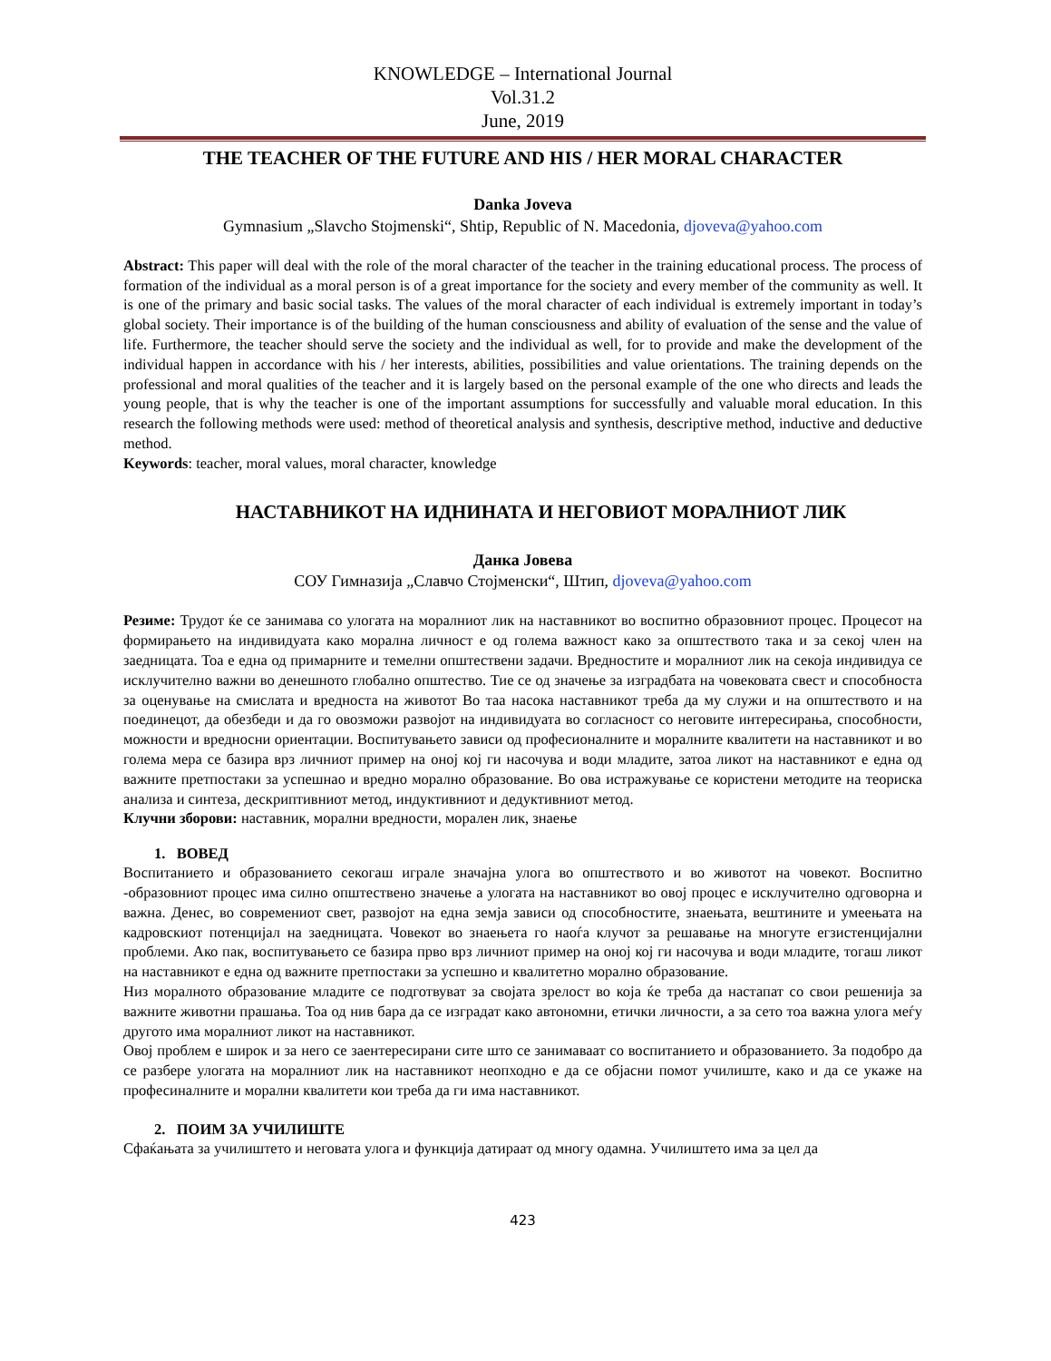KNOWLEDGE – International Journal
Vol.31.2
June, 2019
THE TEACHER OF THE FUTURE AND HIS / HER MORAL CHARACTER
Danka Joveva
Gymnasium „Slavcho Stojmenski“, Shtip, Republic of N. Macedonia, djoveva@yahoo.com
Abstract: This paper will deal with the role of the moral character of the teacher in the training educational process. The process of formation of the individual as a moral person is of a great importance for the society and every member of the community as well. It is one of the primary and basic social tasks. The values of the moral character of each individual is extremely important in today’s global society. Their importance is of the building of the human consciousness and ability of evaluation of the sense and the value of life. Furthermore, the teacher should serve the society and the individual as well, for to provide and make the development of the individual happen in accordance with his / her interests, abilities, possibilities and value orientations. The training depends on the professional and moral qualities of the teacher and it is largely based on the personal example of the one who directs and leads the young people, that is why the teacher is one of the important assumptions for successfully and valuable moral education. In this research the following methods were used: method of theoretical analysis and synthesis, descriptive method, inductive and deductive method.
Keywords: teacher, moral values, moral character, knowledge
НАСТАВНИКОТ НА ИДНИНАТА И НЕГОВИОТ МОРАЛНИОТ ЛИК
Данка Јовева
СОУ Гимназија „Славчо Стојменски“, Штип, djoveva@yahoo.com
Резиме: Трудот ќе се занимава со улогата на моралниот лик на наставникот во воспитно образовниот процес. Процесот на формирањето на индивидуата како морална личност е од голема важност како за општеството така и за секој член на заедницата. Тоа е една од примарните и темелни општествени задачи. Вредностите и моралниот лик на секоја индивидуа се исклучително важни во денешното глобално општество. Тие се од значење за изградбата на човековата свест и способноста за оценување на смислата и вредноста на животот Во таа насока наставникот треба да му служи и на општеството и на поединецот, да обезбеди и да го овозможи развојот на индивидуата во согласност со неговите интересирања, способности, можности и вредносни ориентации. Воспитувањето зависи од професионалните и моралните квалитети на наставникот и во голема мера се базира врз личниот пример на оној кој ги насочува и води младите, затоа ликот на наставникот е една од важните претпостаки за успешнао и вредно морално образование. Во ова истражување се користени методите на теориска анализа и синтеза, дескриптивниот метод, индуктивниот и дедуктивниот метод.
Клучни зборови: наставник, морални вредности, морален лик, знаење
1. ВОВЕД
Воспитанието и образованието секогаш играле значајна улога во општеството и во животот на човекот. Воспитно -образовниот процес има силно општествено значење а улогата на наставникот во овој процес е исклучително одговорна и важна. Денес, во современиот свет, развојот на една земја зависи од способностите, знаењата, вештините и умеењата на кадровскиот потенцијал на заедницата. Човекот во знаењета го наоѓа клучот за решавање на многуте егзистенцијални проблеми. Ако пак, воспитувањето се базира прво врз личниот пример на оној кој ги насочува и води младите, тогаш ликот на наставникот е една од важните претпостаки за успешно и квалитетно морално образование.
Низ моралното образование младите се подготвуват за својата зрелост во која ќе треба да настапат со свои решенија за важните животни прашања. Тоа од нив бара да се изградат како автономни, етички личности, а за сето тоа важна улога меѓу другото има моралниот ликот на наставникот.
Овој проблем е широк и за него се заентересирани сите што се занимаваат со воспитанието и образованието. За подобро да се разбере улогата на моралниот лик на наставникот неопходно е да се објасни помот училиште, како и да се укаже на професиналните и морални квалитети кои треба да ги има наставникот.
2. ПОИМ ЗА УЧИЛИШТЕ
Сфаќањата за училиштето и неговата улога и функција датираат од многу одамна. Училиштето има за цел да
423